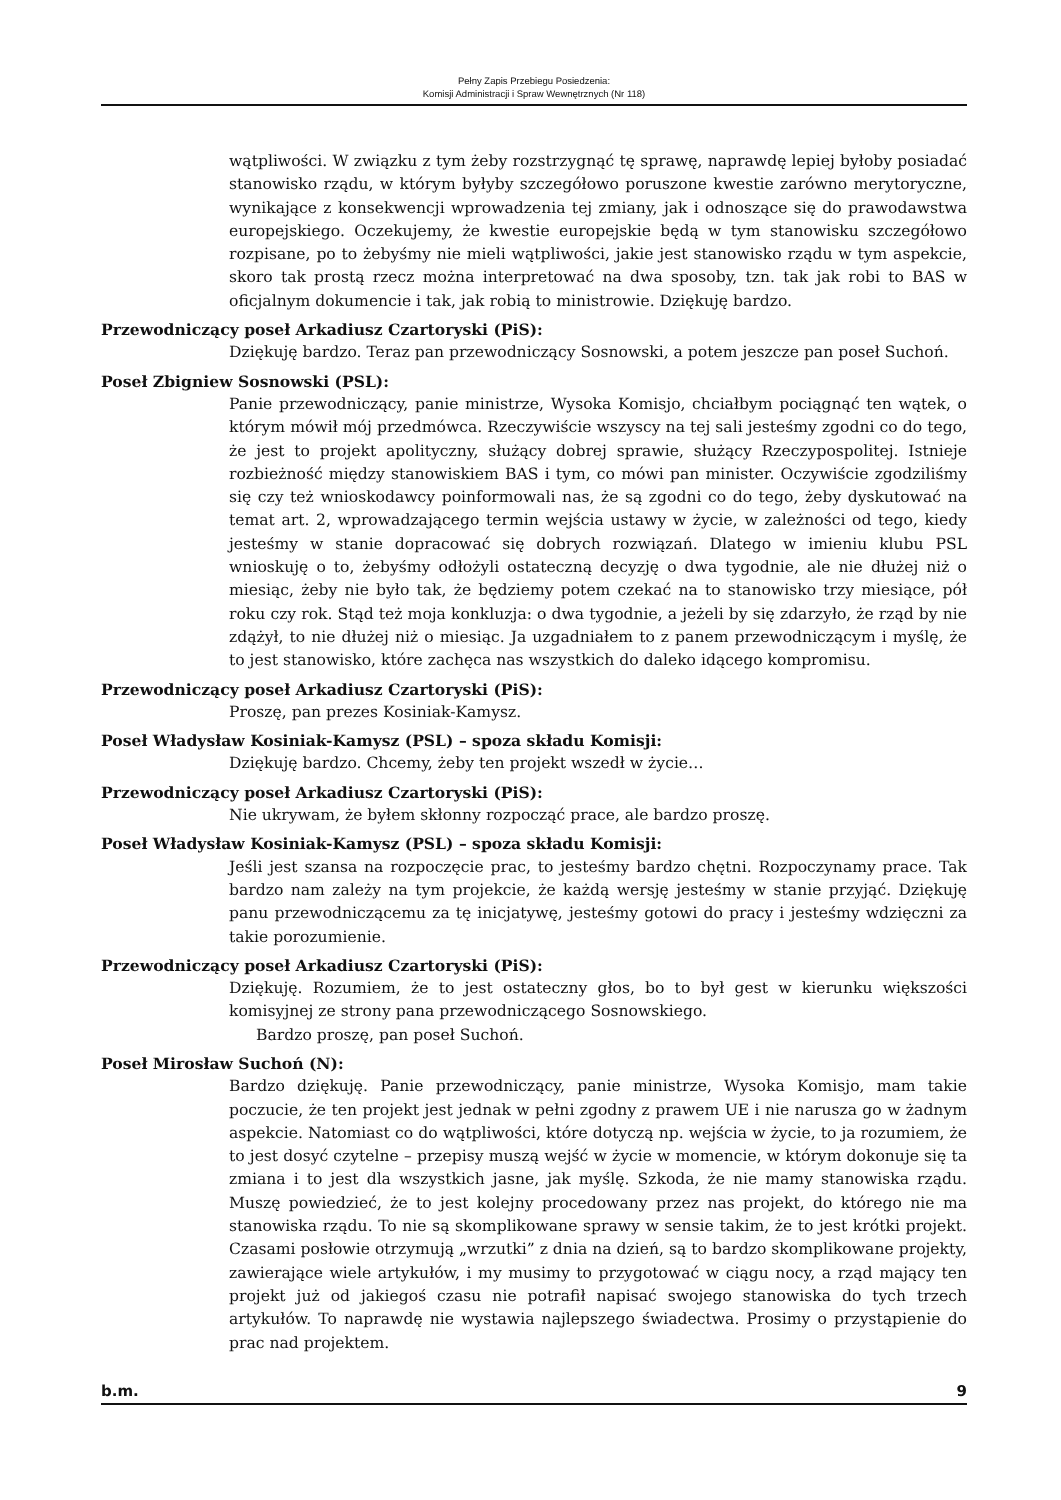Pełny Zapis Przebiegu Posiedzenia:
Komisji Administracji i Spraw Wewnętrznych (Nr 118)
wątpliwości. W związku z tym żeby rozstrzygnąć tę sprawę, naprawdę lepiej byłoby posiadać stanowisko rządu, w którym byłyby szczegółowo poruszone kwestie zarówno merytoryczne, wynikające z konsekwencji wprowadzenia tej zmiany, jak i odnoszące się do prawodawstwa europejskiego. Oczekujemy, że kwestie europejskie będą w tym stanowisku szczegółowo rozpisane, po to żebyśmy nie mieli wątpliwości, jakie jest stanowisko rządu w tym aspekcie, skoro tak prostą rzecz można interpretować na dwa sposoby, tzn. tak jak robi to BAS w oficjalnym dokumencie i tak, jak robią to ministrowie. Dziękuję bardzo.
Przewodniczący poseł Arkadiusz Czartoryski (PiS):
Dziękuję bardzo. Teraz pan przewodniczący Sosnowski, a potem jeszcze pan poseł Suchoń.
Poseł Zbigniew Sosnowski (PSL):
Panie przewodniczący, panie ministrze, Wysoka Komisjo, chciałbym pociągnąć ten wątek, o którym mówił mój przedmówca. Rzeczywiście wszyscy na tej sali jesteśmy zgodni co do tego, że jest to projekt apolityczny, służący dobrej sprawie, służący Rzeczypospolitej. Istnieje rozbieżność między stanowiskiem BAS i tym, co mówi pan minister. Oczywiście zgodziliśmy się czy też wnioskodawcy poinformowali nas, że są zgodni co do tego, żeby dyskutować na temat art. 2, wprowadzającego termin wejścia ustawy w życie, w zależności od tego, kiedy jesteśmy w stanie dopracować się dobrych rozwiązań. Dlatego w imieniu klubu PSL wnioskuję o to, żebyśmy odłożyli ostateczną decyzję o dwa tygodnie, ale nie dłużej niż o miesiąc, żeby nie było tak, że będziemy potem czekać na to stanowisko trzy miesiące, pół roku czy rok. Stąd też moja konkluzja: o dwa tygodnie, a jeżeli by się zdarzyło, że rząd by nie zdążył, to nie dłużej niż o miesiąc. Ja uzgadniałem to z panem przewodniczącym i myślę, że to jest stanowisko, które zachęca nas wszystkich do daleko idącego kompromisu.
Przewodniczący poseł Arkadiusz Czartoryski (PiS):
Proszę, pan prezes Kosiniak-Kamysz.
Poseł Władysław Kosiniak-Kamysz (PSL) – spoza składu Komisji:
Dziękuję bardzo. Chcemy, żeby ten projekt wszedł w życie…
Przewodniczący poseł Arkadiusz Czartoryski (PiS):
Nie ukrywam, że byłem skłonny rozpocząć prace, ale bardzo proszę.
Poseł Władysław Kosiniak-Kamysz (PSL) – spoza składu Komisji:
Jeśli jest szansa na rozpoczęcie prac, to jesteśmy bardzo chętni. Rozpoczynamy prace. Tak bardzo nam zależy na tym projekcie, że każdą wersję jesteśmy w stanie przyjąć. Dziękuję panu przewodniczącemu za tę inicjatywę, jesteśmy gotowi do pracy i jesteśmy wdzięczni za takie porozumienie.
Przewodniczący poseł Arkadiusz Czartoryski (PiS):
Dziękuję. Rozumiem, że to jest ostateczny głos, bo to był gest w kierunku większości komisyjnej ze strony pana przewodniczącego Sosnowskiego.
Bardzo proszę, pan poseł Suchoń.
Poseł Mirosław Suchoń (N):
Bardzo dziękuję. Panie przewodniczący, panie ministrze, Wysoka Komisjo, mam takie poczucie, że ten projekt jest jednak w pełni zgodny z prawem UE i nie narusza go w żadnym aspekcie. Natomiast co do wątpliwości, które dotyczą np. wejścia w życie, to ja rozumiem, że to jest dosyć czytelne – przepisy muszą wejść w życie w momencie, w którym dokonuje się ta zmiana i to jest dla wszystkich jasne, jak myślę. Szkoda, że nie mamy stanowiska rządu. Muszę powiedzieć, że to jest kolejny procedowany przez nas projekt, do którego nie ma stanowiska rządu. To nie są skomplikowane sprawy w sensie takim, że to jest krótki projekt. Czasami posłowie otrzymują „wrzutki” z dnia na dzień, są to bardzo skomplikowane projekty, zawierające wiele artykułów, i my musimy to przygotować w ciągu nocy, a rząd mający ten projekt już od jakiegoś czasu nie potrafił napisać swojego stanowiska do tych trzech artykułów. To naprawdę nie wystawia najlepszego świadectwa. Prosimy o przystąpienie do prac nad projektem.
b.m. 9